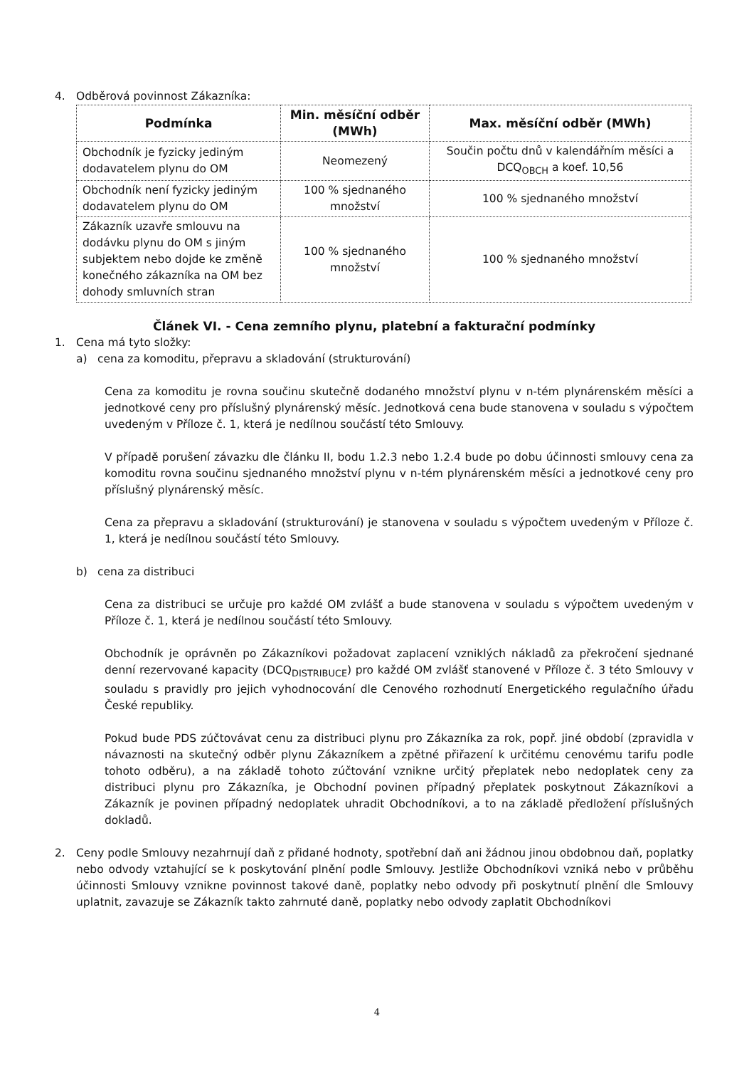4. Odběrová povinnost Zákazníka:
| Podmínka | Min. měsíční odběr (MWh) | Max. měsíční odběr (MWh) |
| --- | --- | --- |
| Obchodník je fyzicky jediným dodavatelem plynu do OM | Neomezený | Součin počtu dnů v kalendářním měsíci a DCQ<sub>OBCH</sub> a koef. 10,56 |
| Obchodník není fyzicky jediným dodavatelem plynu do OM | 100 % sjednaného množství | 100 % sjednaného množství |
| Zákazník uzavře smlouvu na dodávku plynu do OM s jiným subjektem nebo dojde ke změně konečného zákazníka na OM bez dohody smluvních stran | 100 % sjednaného množství | 100 % sjednaného množství |
Článek VI. - Cena zemního plynu, platební a fakturační podmínky
1. Cena má tyto složky:
a) cena za komoditu, přepravu a skladování (strukturování)
Cena za komoditu je rovna součinu skutečně dodaného množství plynu v n-tém plynárenském měsíci a jednotkové ceny pro příslušný plynárenský měsíc. Jednotková cena bude stanovena v souladu s výpočtem uvedeným v Příloze č. 1, která je nedílnou součástí této Smlouvy.
V případě porušení závazku dle článku II, bodu 1.2.3 nebo 1.2.4 bude po dobu účinnosti smlouvy cena za komoditu rovna součinu sjednaného množství plynu v n-tém plynárenském měsíci a jednotkové ceny pro příslušný plynárenský měsíc.
Cena za přepravu a skladování (strukturování) je stanovena v souladu s výpočtem uvedeným v Příloze č. 1, která je nedílnou součástí této Smlouvy.
b) cena za distribuci
Cena za distribuci se určuje pro každé OM zvlášť a bude stanovena v souladu s výpočtem uvedeným v Příloze č. 1, která je nedílnou součástí této Smlouvy.
Obchodník je oprávněn po Zákazníkovi požadovat zaplacení vzniklých nákladů za překročení sjednané denní rezervované kapacity (DCQ<sub>DISTRIBUCE</sub>) pro každé OM zvlášť stanovené v Příloze č. 3 této Smlouvy v souladu s pravidly pro jejich vyhodnocování dle Cenového rozhodnutí Energetického regulačního úřadu České republiky.
Pokud bude PDS zúčtovávat cenu za distribuci plynu pro Zákazníka za rok, popř. jiné období (zpravidla v návaznosti na skutečný odběr plynu Zákazníkem a zpětné přiřazení k určitému cenovému tarifu podle tohoto odběru), a na základě tohoto zúčtování vznikne určitý přeplatek nebo nedoplatek ceny za distribuci plynu pro Zákazníka, je Obchodní povinen případný přeplatek poskytnout Zákazníkovi a Zákazník je povinen případný nedoplatek uhradit Obchodníkovi, a to na základě předložení příslušných dokladů.
2. Ceny podle Smlouvy nezahrnují daň z přidané hodnoty, spotřební daň ani žádnou jinou obdobnou daň, poplatky nebo odvody vztahující se k poskytování plnění podle Smlouvy. Jestliže Obchodníkovi vzniká nebo v průběhu účinnosti Smlouvy vznikne povinnost takové daně, poplatky nebo odvody při poskytnutí plnění dle Smlouvy uplatnit, zavazuje se Zákazník takto zahrnuté daně, poplatky nebo odvody zaplatit Obchodníkovi
4